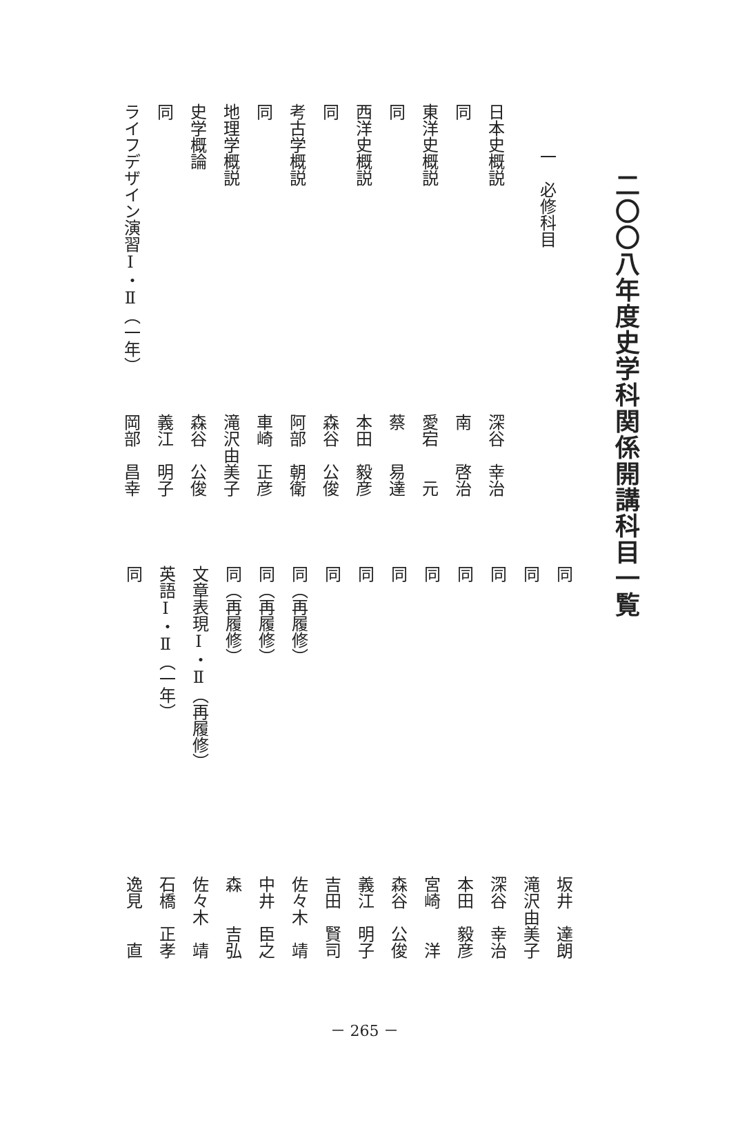二〇〇八年度史学科関係開講科目一覧
一　必修科目
日本史概説深谷　幸治
同南　　啓治
東洋史概説愛宕　　元
同蔡　　易達
西洋史概説本田　毅彦
同森谷　公俊
考古学概説阿部　朝衛
同車崎　正彦
地理学概説滝沢由美子
史学概論森谷　公俊
同義江　明子
ライフデザイン演習Ⅰ・Ⅱ（一年）岡部　昌幸
同坂井　達朗
同滝沢由美子
同深谷　幸治
同本田　毅彦
同宮崎　　洋
同森谷　公俊
同義江　明子
同吉田　賢司
同（再履修）佐々木　靖
同（再履修）中井　臣之
同（再履修）森　　吉弘
文章表現Ⅰ・Ⅱ（再履修）佐々木　靖
英語Ⅰ・Ⅱ（一年）石橋　正孝
同逸見　　直
－ 265 －